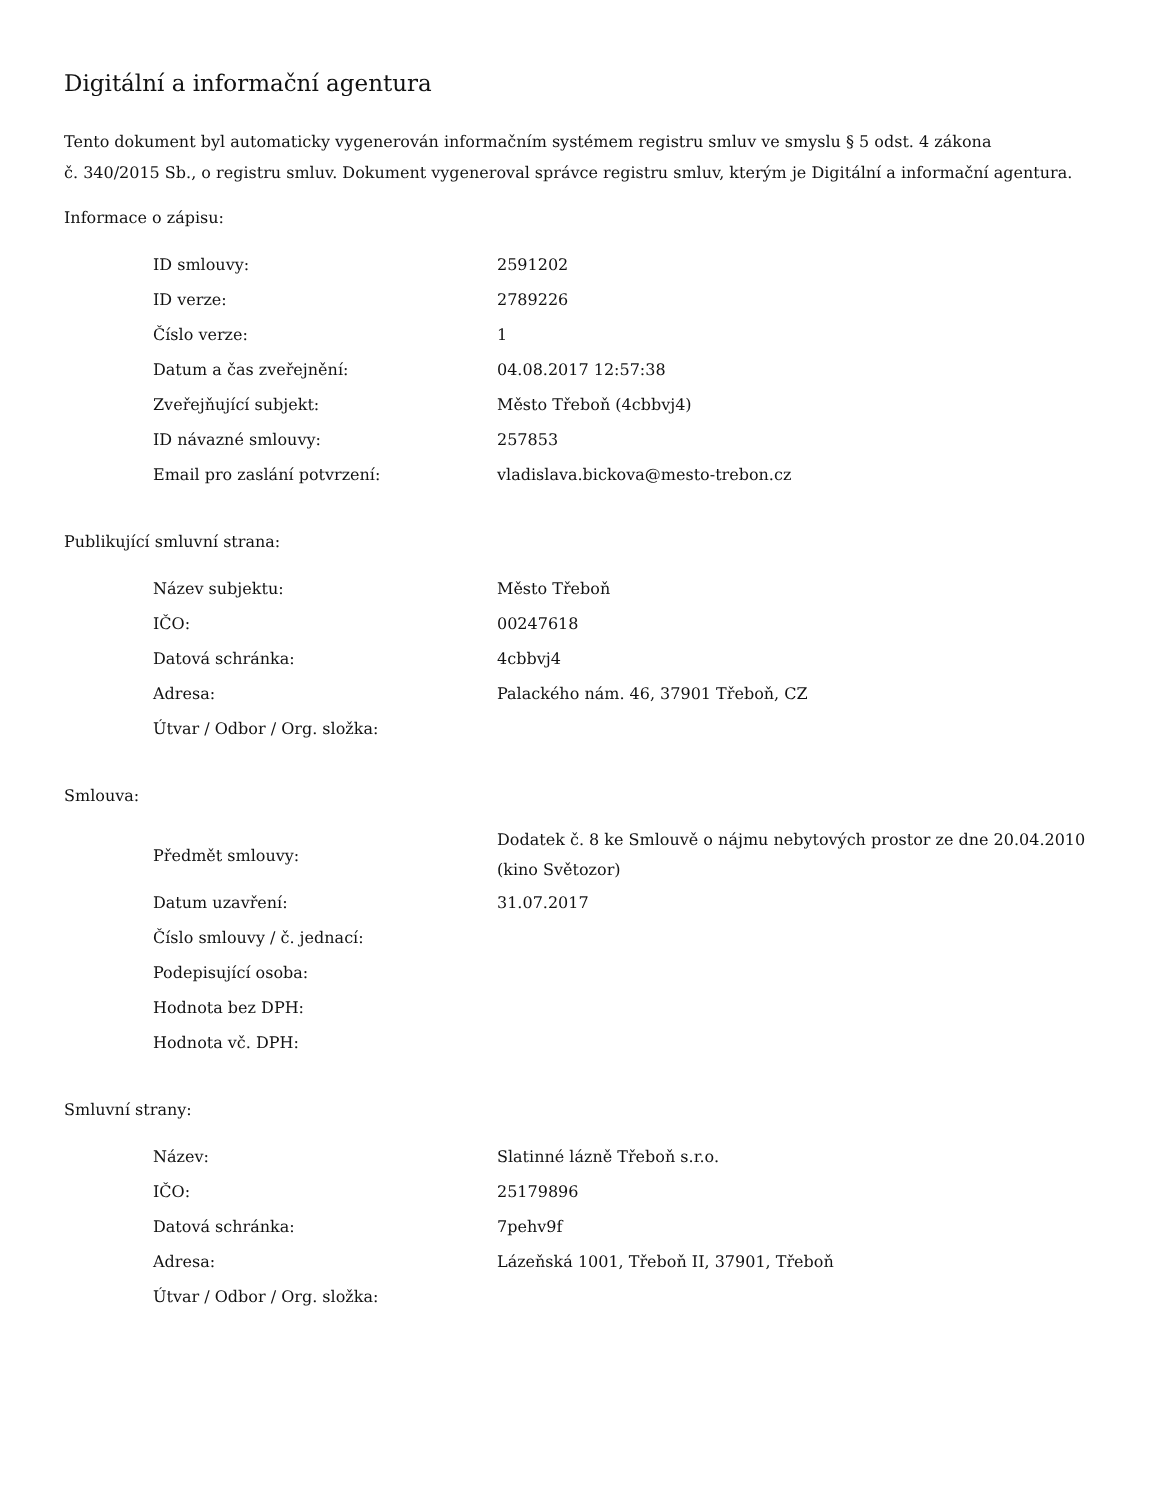Digitální a informační agentura
Tento dokument byl automaticky vygenerován informačním systémem registru smluv ve smyslu § 5 odst. 4 zákona
č. 340/2015 Sb., o registru smluv. Dokument vygeneroval správce registru smluv, kterým je Digitální a informační agentura.
Informace o zápisu:
| ID smlouvy: | 2591202 |
| ID verze: | 2789226 |
| Číslo verze: | 1 |
| Datum a čas zveřejnění: | 04.08.2017 12:57:38 |
| Zveřejňující subjekt: | Město Třeboň (4cbbvj4) |
| ID návazné smlouvy: | 257853 |
| Email pro zaslání potvrzení: | vladislava.bickova@mesto-trebon.cz |
Publikující smluvní strana:
| Název subjektu: | Město Třeboň |
| IČO: | 00247618 |
| Datová schránka: | 4cbbvj4 |
| Adresa: | Palackého nám. 46, 37901 Třeboň, CZ |
| Útvar / Odbor / Org. složka: | |
Smlouva:
| Předmět smlouvy: | Dodatek č. 8 ke Smlouvě o nájmu nebytových prostor ze dne 20.04.2010 (kino Světozor) |
| Datum uzavření: | 31.07.2017 |
| Číslo smlouvy / č. jednací: | |
| Podepisující osoba: | |
| Hodnota bez DPH: | |
| Hodnota vč. DPH: | |
Smluvní strany:
| Název: | Slatinné lázně Třeboň s.r.o. |
| IČO: | 25179896 |
| Datová schránka: | 7pehv9f |
| Adresa: | Lázeňská 1001, Třeboň II, 37901, Třeboň |
| Útvar / Odbor / Org. složka: | |